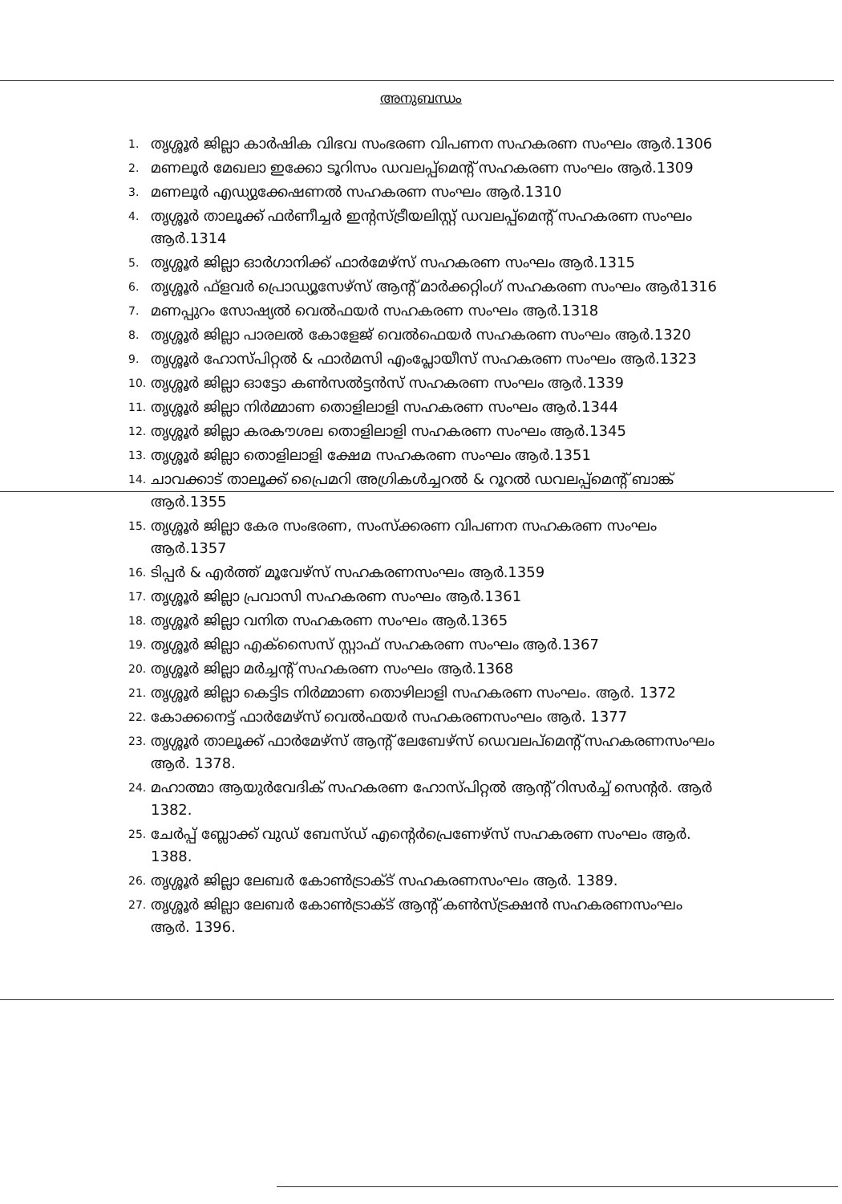അനുബന്ധം
1. തൃശ്ശൂർ ജില്ലാ കാർഷിക വിഭവ സംഭരണ വിപണന സഹകരണ സംഘം ആർ.1306
2. മണലൂർ മേഖലാ ഇക്കോ ടൂറിസം ഡവലപ്പ്മെന്റ് സഹകരണ സംഘം ആർ.1309
3. മണലൂർ എഡ്യുക്കേഷണൽ സഹകരണ സംഘം ആർ.1310
4. തൃശ്ശൂർ താലൂക്ക് ഫർണീച്ചർ ഇന്റസ്ട്രീയലിസ്റ്റ് ഡവലപ്പ്മെന്റ് സഹകരണ സംഘം ആർ.1314
5. തൃശ്ശൂർ ജില്ലാ ഓർഗാനിക്ക് ഫാർമേഴ്സ് സഹകരണ സംഘം ആർ.1315
6. തൃശ്ശൂർ ഫ്ളവർ പ്രൊഡ്യൂസേഴ്സ് ആന്റ് മാർക്കറ്റിംഗ് സഹകരണ സംഘം ആർ1316
7. മണപ്പുറം സോഷ്യൽ വെൽഫയർ സഹകരണ സംഘം ആർ.1318
8. തൃശ്ശൂർ ജില്ലാ പാരലൽ കോളേജ് വെൽഫെയർ സഹകരണ സംഘം ആർ.1320
9. തൃശ്ശൂർ ഹോസ്പിറ്റൽ & ഫാർമസി എംപ്ലോയീസ് സഹകരണ സംഘം ആർ.1323
10. തൃശ്ശൂർ ജില്ലാ ഓട്ടോ കൺസൽട്ടൻസ് സഹകരണ സംഘം ആർ.1339
11. തൃശ്ശൂർ ജില്ലാ നിർമ്മാണ തൊളിലാളി സഹകരണ സംഘം ആർ.1344
12. തൃശ്ശൂർ ജില്ലാ കരകൗശല തൊളിലാളി സഹകരണ സംഘം ആർ.1345
13. തൃശ്ശൂർ ജില്ലാ തൊളിലാളി ക്ഷേമ സഹകരണ സംഘം ആർ.1351
14. ചാവക്കാട് താലൂക്ക് പ്രൈമറി അഗ്രികൾച്ചറൽ & റൂറൽ ഡവലപ്പ്മെന്റ് ബാങ്ക് ആർ.1355
15. തൃശ്ശൂർ ജില്ലാ കേര സംഭരണ, സംസ്ക്കരണ വിപണന സഹകരണ സംഘം ആർ.1357
16. ടിപ്പർ & എർത്ത് മൂവേഴ്സ് സഹകരണസംഘം ആർ.1359
17. തൃശ്ശൂർ ജില്ലാ പ്രവാസി സഹകരണ സംഘം ആർ.1361
18. തൃശ്ശൂർ ജില്ലാ വനിത സഹകരണ സംഘം ആർ.1365
19. തൃശ്ശൂർ ജില്ലാ എക്സൈസ് സ്റ്റാഫ് സഹകരണ സംഘം ആർ.1367
20. തൃശ്ശൂർ ജില്ലാ മർച്ചന്റ് സഹകരണ സംഘം ആർ.1368
21. തൃശ്ശൂർ ജില്ലാ കെട്ടിട നിർമ്മാണ തൊഴിലാളി സഹകരണ സംഘം. ആർ. 1372
22. കോക്കനെട്ട് ഫാർമേഴ്സ് വെൽഫയർ സഹകരണസംഘം ആർ. 1377
23. തൃശ്ശൂർ താലൂക്ക് ഫാർമേഴ്സ് ആന്റ് ലേബേഴ്സ് ഡെവലപ്മെന്റ് സഹകരണസംഘം ആർ. 1378.
24. മഹാത്മാ ആയുർവേദിക് സഹകരണ ഹോസ്പിറ്റൽ ആന്റ് റിസർച്ച് സെന്റർ. ആർ 1382.
25. ചേർപ്പ് ബ്ലോക്ക് വുഡ് ബേസ്ഡ് എന്റെർപ്രെണേഴ്സ് സഹകരണ സംഘം ആർ. 1388.
26. തൃശ്ശൂർ ജില്ലാ ലേബർ കോൺട്രാക്ട് സഹകരണസംഘം ആർ. 1389.
27. തൃശ്ശൂർ ജില്ലാ ലേബർ കോൺട്രാക്ട് ആന്റ് കൺസ്ട്രക്ഷൻ സഹകരണസംഘം ആർ. 1396.